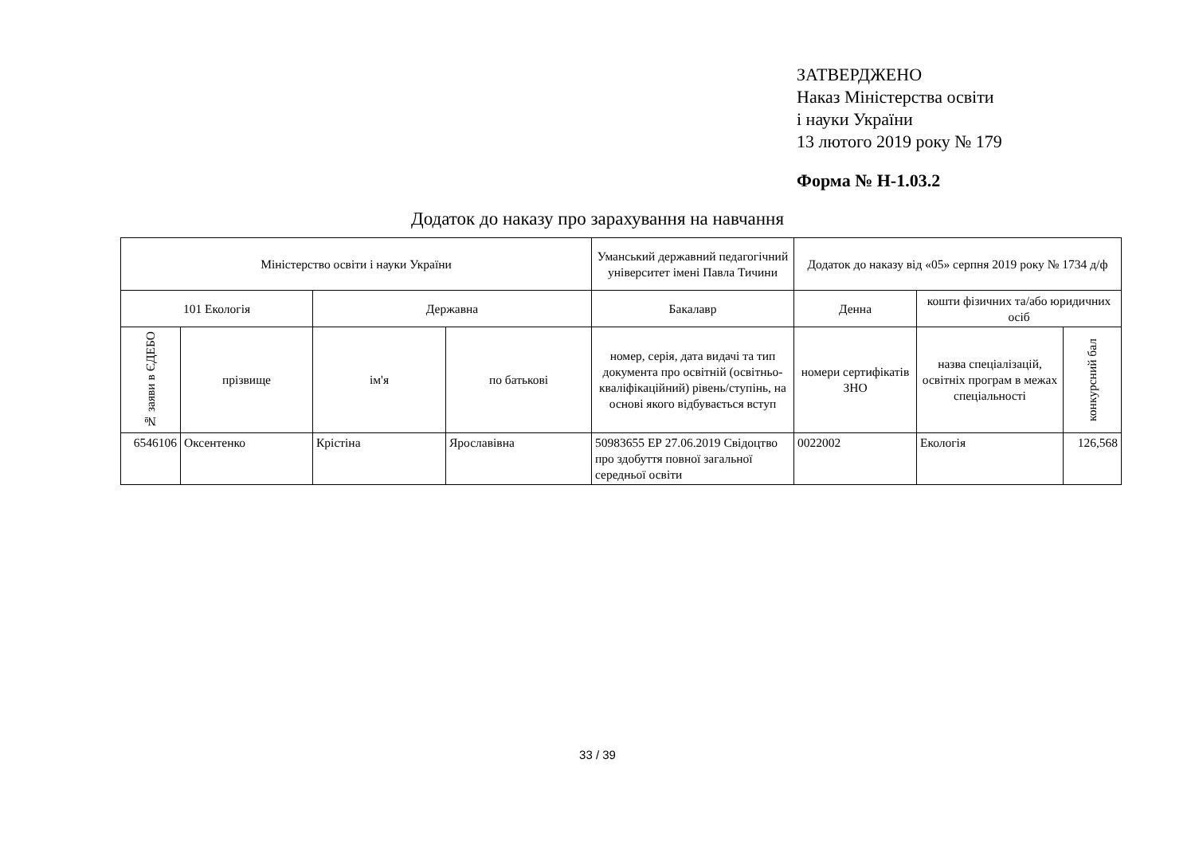ЗАТВЕРДЖЕНО
Наказ Міністерства освіти
і науки України
13 лютого 2019 року № 179
Форма № Н-1.03.2
Додаток до наказу про зарахування на навчання
| Міністерство освіти і науки України | | | | Уманський державний педагогічний університет імені Павла Тичини | Додаток до наказу від «05» серпня 2019 року № 1734 д/ф | | |
| --- | --- | --- | --- | --- | --- | --- | --- |
| 101 Екологія | | Державна | | Бакалавр | Денна | кошти фізичних та/або юридичних осіб | |
| № заяви в ЄДЕБО | прізвище | ім'я | по батькові | номер, серія, дата видачі та тип документа про освітній (освітньо-кваліфікаційний) рівень/ступінь, на основі якого відбувається вступ | номери сертифікатів ЗНО | назва спеціалізацій, освітніх програм в межах спеціальності | конкурсний бал |
| 6546106 | Оксентенко | Крістіна | Ярославівна | 50983655 ЕР 27.06.2019 Свідоцтво про здобуття повної загальної середньої освіти | 0022002 | Екологія | 126,568 |
33 / 39